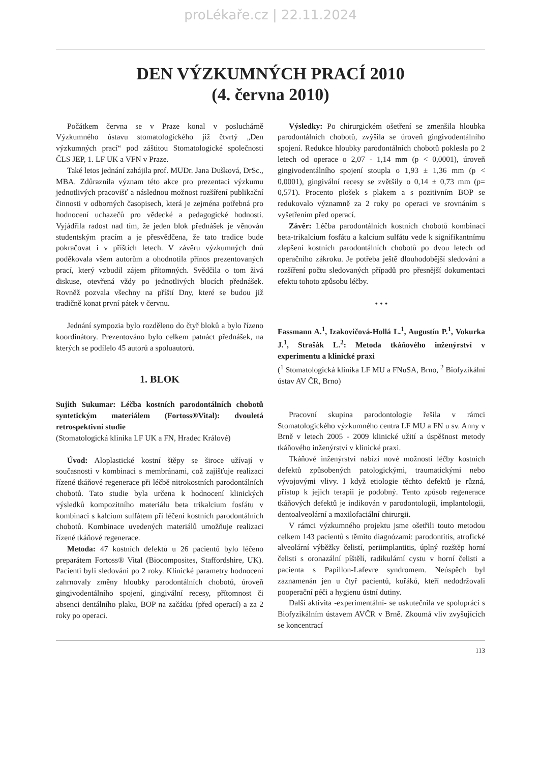proLékaře.cz | 22.11.2024
DEN VÝZKUMNÝCH PRACÍ 2010
(4. června 2010)
Počátkem června se v Praze konal v posluchárně Výzkumného ústavu stomatologického již čtvrtý „Den výzkumných prací“ pod záštitou Stomatologické společnosti ČLS JEP, 1. LF UK a VFN v Praze.
Také letos jednání zahájila prof. MUDr. Jana Dušková, DrSc., MBA. Zdůraznila význam této akce pro prezentaci výzkumu jednotlivých pracovišť a následnou možnost rozšíření publikační činnosti v odborných časopisech, která je zejména potřebná pro hodnocení uchazečů pro vědecké a pedagogické hodnosti. Vyjádřila radost nad tím, že jeden blok přednášek je věnován studentským pracím a je přesvědčena, že tato tradice bude pokračovat i v příštích letech. V závěru výzkumných dnů poděkovala všem autorům a ohodnotila přínos prezentovaných prací, který vzbudil zájem přítomných. Svědčila o tom živá diskuse, otevřená vždy po jednotlivých blocích přednášek. Rovněž pozvala všechny na příští Dny, které se budou již tradičně konat první pátek v červnu.
Jednání sympozia bylo rozděleno do čtyř bloků a bylo řízeno koordinátory. Prezentováno bylo celkem patnáct přednášek, na kterých se podílelo 45 autorů a spoluautorů.
1. BLOK
Sujith Sukumar: Léčba kostních parodontálních chobotů syntetickým materiálem (Fortoss®Vital): dvouletá retrospektivní studie
(Stomatologická klinika LF UK a FN, Hradec Králové)
Úvod: Aloplastické kostní štěpy se široce užívají v současnosti v kombinaci s membránami, což zajišťuje realizaci řízené tkáňové regenerace při léčbě nitrokostních parodontálních chobotů. Tato studie byla určena k hodnocení klinických výsledků kompozitního materiálu beta trikalcium fosfátu v kombinaci s kalcium sulfátem při léčení kostních parodontálních chobotů. Kombinace uvedených materiálů umožňuje realizaci řízené tkáňové regenerace.
Metoda: 47 kostních defektů u 26 pacientů bylo léčeno preparátem Fortoss® Vital (Biocomposites, Staffordshire, UK). Pacienti byli sledováni po 2 roky. Klinické parametry hodnocení zahrnovaly změny hloubky parodontálních chobotů, úroveň gingivodentálního spojení, gingivální recesy, přítomnost či absenci dentálního plaku, BOP na začátku (před operací) a za 2 roky po operaci.
Výsledky: Po chirurgickém ošetření se zmenšila hloubka parodontálních chobotů, zvýšila se úroveň gingivodentálního spojení. Redukce hloubky parodontálních chobotů poklesla po 2 letech od operace o 2,07 - 1,14 mm (p < 0,0001), úroveň gingivodentálního spojení stoupla o 1,93 ± 1,36 mm (p < 0,0001), gingivální recesy se zvětšily o 0,14 ± 0,73 mm (p= 0,571). Procento plošek s plakem a s pozitivním BOP se redukovalo významně za 2 roky po operaci ve srovnáním s vyšetřením před operací.
Závěr: Léčba parodontálních kostních chobotů kombinací beta-trikalcium fosfátu a kalcium sulfátu vede k signifikantnímu zlepšení kostních parodontálních chobotů po dvou letech od operačního zákroku. Je potřeba ještě dlouhodobější sledování a rozšíření počtu sledovaných případů pro přesnější dokumentaci efektu tohoto způsobu léčby.
• • •
Fassmann A.<sup>1</sup>, Izakovičová-Hollá L.<sup>1</sup>, Augustín P.<sup>1</sup>, Vokurka J.<sup>1</sup>, Strašák L.<sup>2</sup>: Metoda tkáňového inženýrství v experimentu a klinické praxi
(<sup>1</sup> Stomatologická klinika LF MU a FNuSA, Brno, <sup>2</sup> Biofyzikální ústav AV ČR, Brno)
Pracovní skupina parodontologie řešila v rámci Stomatologického výzkumného centra LF MU a FN u sv. Anny v Brně v letech 2005 - 2009 klinické užití a úspěšnost metody tkáňového inženýrství v klinické praxi.
Tkáňové inženýrství nabízí nové možnosti léčby kostních defektů způsobených patologickými, traumatickými nebo vývojovými vlivy. I když etiologie těchto defektů je různá, přístup k jejich terapii je podobný. Tento způsob regenerace tkáňových defektů je indikován v parodontologii, implantologii, dentoalveolární a maxilofaciální chirurgii.
V rámci výzkumného projektu jsme ošetřili touto metodou celkem 143 pacientů s těmito diagnózami: parodontitis, atrofické alveolární výběžky čelistí, periimplantitis, úplný rozštěp horní čelisti s oronazální píštělí, radikulární cystu v horní čelisti a pacienta s Papillon-Lafevre syndromem. Neúspěch byl zaznamenán jen u čtyř pacientů, kuřáků, kteří nedodržovali pooperační péči a hygienu ústní dutiny.
Další aktivita -experimentální- se uskutečnila ve spolupráci s Biofyzikálním ústavem AVČR v Brně. Zkoumá vliv zvyšujících se koncentrací
113